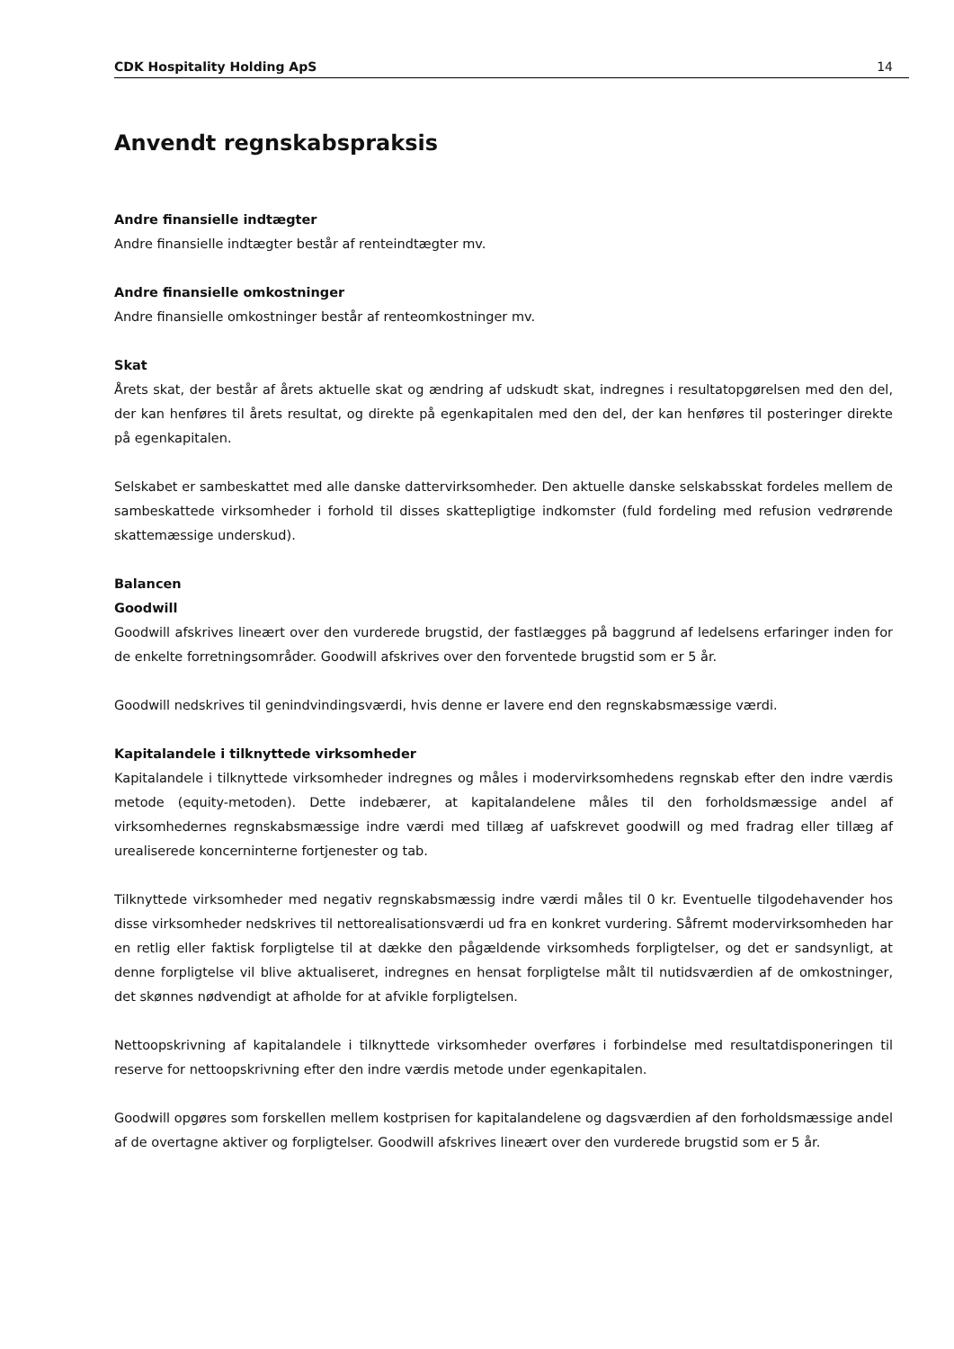CDK Hospitality Holding ApS 14
Anvendt regnskabspraksis
Andre finansielle indtægter
Andre finansielle indtægter består af renteindtægter mv.
Andre finansielle omkostninger
Andre finansielle omkostninger består af renteomkostninger mv.
Skat
Årets skat, der består af årets aktuelle skat og ændring af udskudt skat, indregnes i resultatopgørelsen med den del, der kan henføres til årets resultat, og direkte på egenkapitalen med den del, der kan henføres til posteringer direkte på egenkapitalen.
Selskabet er sambeskattet med alle danske dattervirksomheder. Den aktuelle danske selskabsskat fordeles mellem de sambeskattede virksomheder i forhold til disses skattepligtige indkomster (fuld fordeling med refusion vedrørende skattemæssige underskud).
Balancen
Goodwill
Goodwill afskrives lineært over den vurderede brugstid, der fastlægges på baggrund af ledelsens erfaringer inden for de enkelte forretningsområder. Goodwill afskrives over den forventede brugstid som er 5 år.
Goodwill nedskrives til genindvindingsværdi, hvis denne er lavere end den regnskabsmæssige værdi.
Kapitalandele i tilknyttede virksomheder
Kapitalandele i tilknyttede virksomheder indregnes og måles i modervirksomhedens regnskab efter den indre værdis metode (equity-metoden). Dette indebærer, at kapitalandelene måles til den forholdsmæssige andel af virksomhedernes regnskabsmæssige indre værdi med tillæg af uafskrevet goodwill og med fradrag eller tillæg af urealiserede koncerninterne fortjenester og tab.
Tilknyttede virksomheder med negativ regnskabsmæssig indre værdi måles til 0 kr. Eventuelle tilgodehavender hos disse virksomheder nedskrives til nettorealisationsværdi ud fra en konkret vurdering. Såfremt modervirksomheden har en retlig eller faktisk forpligtelse til at dække den pågældende virksomheds forpligtelser, og det er sandsynligt, at denne forpligtelse vil blive aktualiseret, indregnes en hensat forpligtelse målt til nutidsværdien af de omkostninger, det skønnes nødvendigt at afholde for at afvikle forpligtelsen.
Nettoopskrivning af kapitalandele i tilknyttede virksomheder overføres i forbindelse med resultatdisponeringen til reserve for nettoopskrivning efter den indre værdis metode under egenkapitalen.
Goodwill opgøres som forskellen mellem kostprisen for kapitalandelene og dagsværdien af den forholdsmæssige andel af de overtagne aktiver og forpligtelser. Goodwill afskrives lineært over den vurderede brugstid som er 5 år.